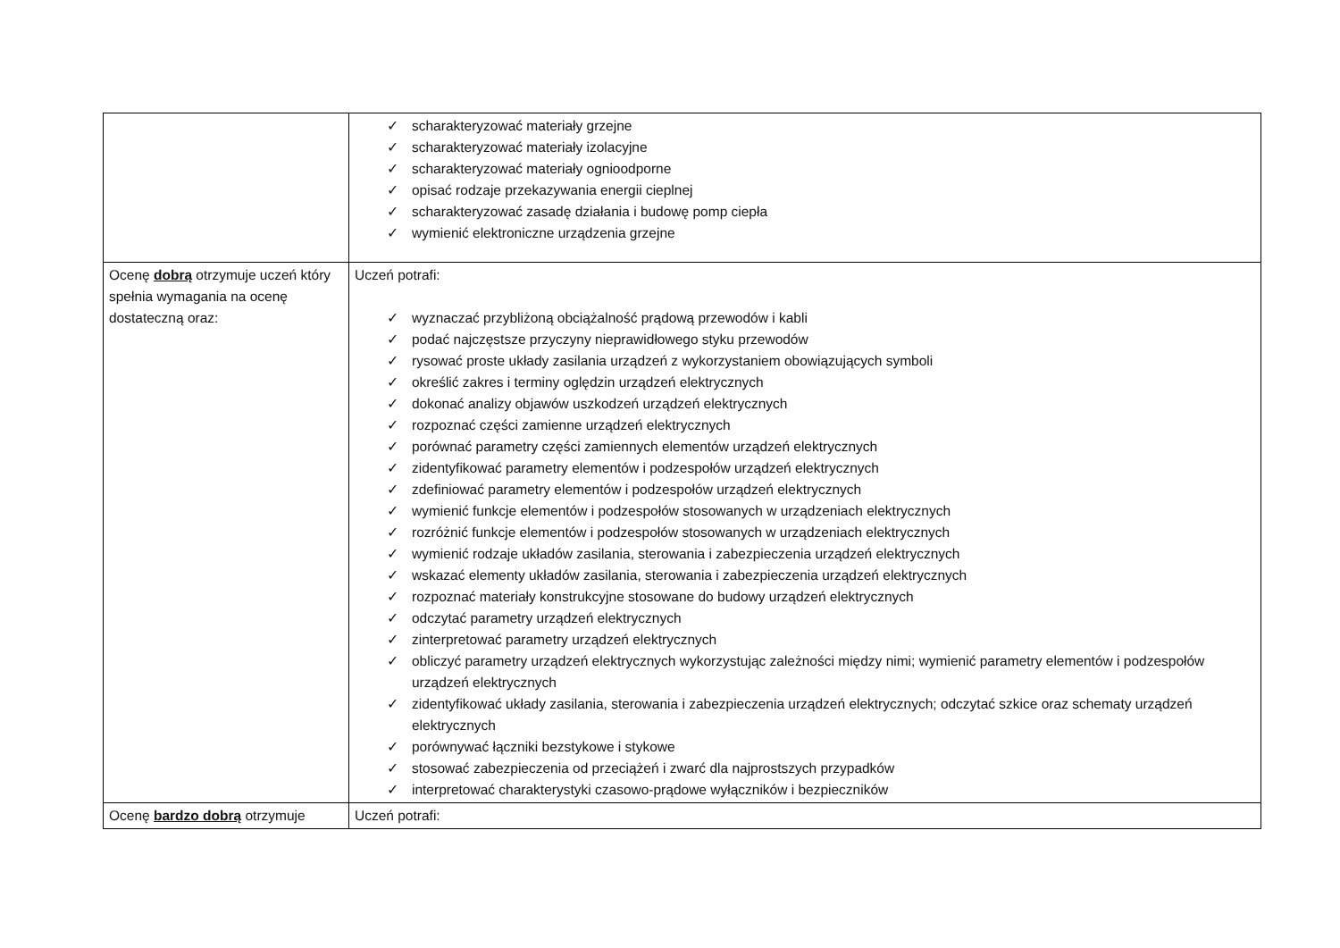| | ✓ scharakteryzować materiały grzejne ✓ scharakteryzować materiały izolacyjne ✓ scharakteryzować materiały ognioodporne ✓ opisać rodzaje przekazywania energii cieplnej ✓ scharakteryzować zasadę działania i budowę pomp ciepła ✓ wymienić elektroniczne urządzenia grzejne |
| Ocenę dobrą otrzymuje uczeń który spełnia wymagania na ocenę dostateczną oraz: | Uczeń potrafi: ✓ wyznaczać przybliżoną obciążalność prądową przewodów i kabli ✓ podać najczęstsze przyczyny nieprawidłowego styku przewodów ✓ rysować proste układy zasilania urządzeń z wykorzystaniem obowiązujących symboli ✓ określić zakres i terminy oględzin urządzeń elektrycznych ✓ dokonać analizy objawów uszkodzeń urządzeń elektrycznych ✓ rozpoznać części zamienne urządzeń elektrycznych ✓ porównać parametry części zamiennych elementów urządzeń elektrycznych ✓ zidentyfikować parametry elementów i podzespołów urządzeń elektrycznych ✓ zdefiniować parametry elementów i podzespołów urządzeń elektrycznych ✓ wymienić funkcje elementów i podzespołów stosowanych w urządzeniach elektrycznych ✓ rozróżnić funkcje elementów i podzespołów stosowanych w urządzeniach elektrycznych ✓ wymienić rodzaje układów zasilania, sterowania i zabezpieczenia urządzeń elektrycznych ✓ wskazać elementy układów zasilania, sterowania i zabezpieczenia urządzeń elektrycznych ✓ rozpoznać materiały konstrukcyjne stosowane do budowy urządzeń elektrycznych ✓ odczytać parametry urządzeń elektrycznych ✓ zinterpretować parametry urządzeń elektrycznych ✓ obliczyć parametry urządzeń elektrycznych wykorzystując zależności między nimi; wymienić parametry elementów i podzespołów urządzeń elektrycznych ✓ zidentyfikować układy zasilania, sterowania i zabezpieczenia urządzeń elektrycznych; odczytać szkice oraz schematy urządzeń elektrycznych ✓ porównywać łączniki bezstykowe i stykowe ✓ stosować zabezpieczenia od przeciążeń i zwarć dla najprostszych przypadków ✓ interpretować charakterystyki czasowo-prądowe wyłączników i bezpieczników |
| Ocenę bardzo dobrą otrzymuje | Uczeń potrafi: |